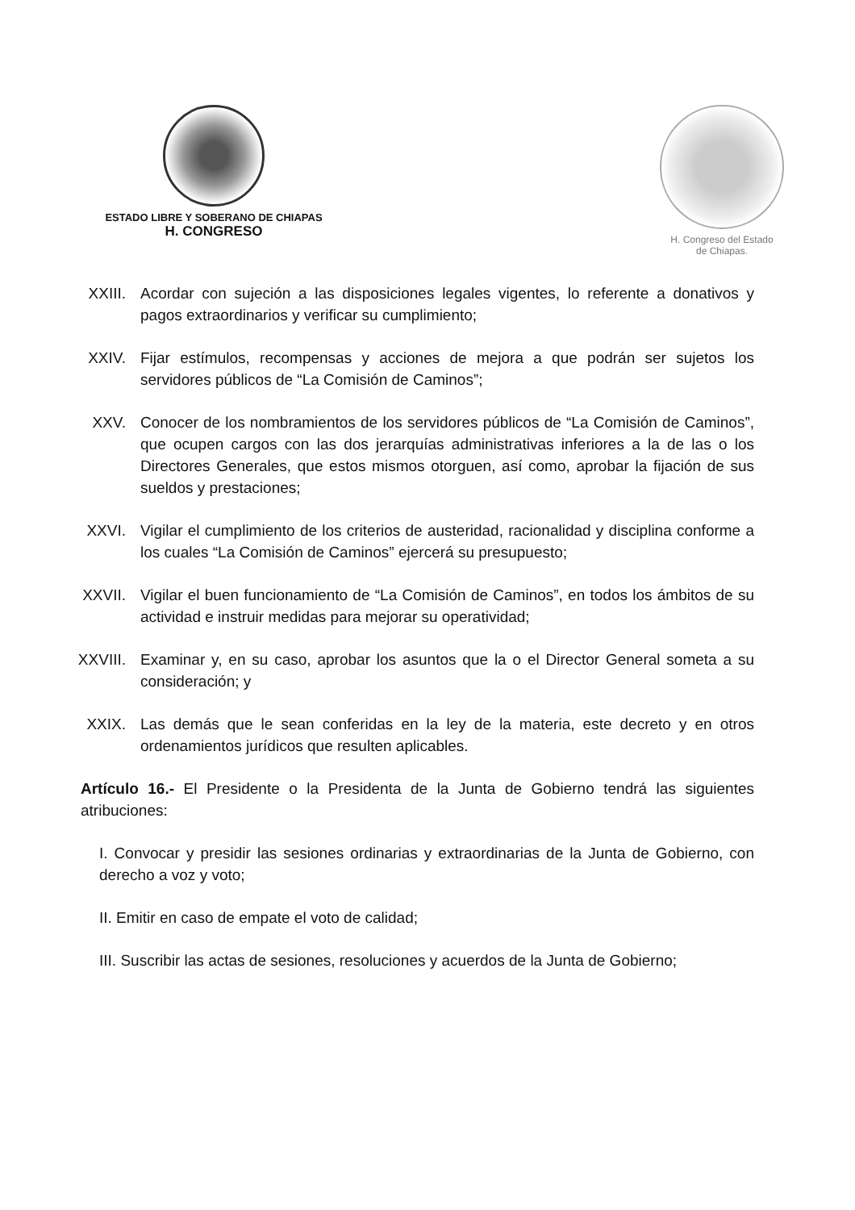ESTADO LIBRE Y SOBERANO DE CHIAPAS
H. CONGRESO
H. Congreso del Estado
de Chiapas.
XXIII.
Acordar con sujeción a las disposiciones legales vigentes, lo referente a donativos y pagos extraordinarios y verificar su cumplimiento;
XXIV. Fijar estímulos, recompensas y acciones de mejora a que podrán ser sujetos los servidores públicos de “La Comisión de Caminos”;
XXV. Conocer de los nombramientos de los servidores públicos de “La Comisión de Caminos”, que ocupen cargos con las dos jerarquías administrativas inferiores a la de las o los Directores Generales, que estos mismos otorguen, así como, aprobar la fijación de sus sueldos y prestaciones;
XXVI. Vigilar el cumplimiento de los criterios de austeridad, racionalidad y disciplina conforme a los cuales “La Comisión de Caminos” ejercerá su presupuesto;
XXVII.
Vigilar el buen funcionamiento de “La Comisión de Caminos”, en todos los ámbitos de su actividad e instruir medidas para mejorar su operatividad;
XXVIII.
Examinar y, en su caso, aprobar los asuntos que la o el Director General someta a su consideración; y
XXIX. Las demás que le sean conferidas en la ley de la materia, este decreto y en otros ordenamientos jurídicos que resulten aplicables.
Artículo 16.- El Presidente o la Presidenta de la Junta de Gobierno tendrá las siguientes atribuciones:
I. Convocar y presidir las sesiones ordinarias y extraordinarias de la Junta de Gobierno, con derecho a voz y voto;
II. Emitir en caso de empate el voto de calidad;
III. Suscribir las actas de sesiones, resoluciones y acuerdos de la Junta de Gobierno;